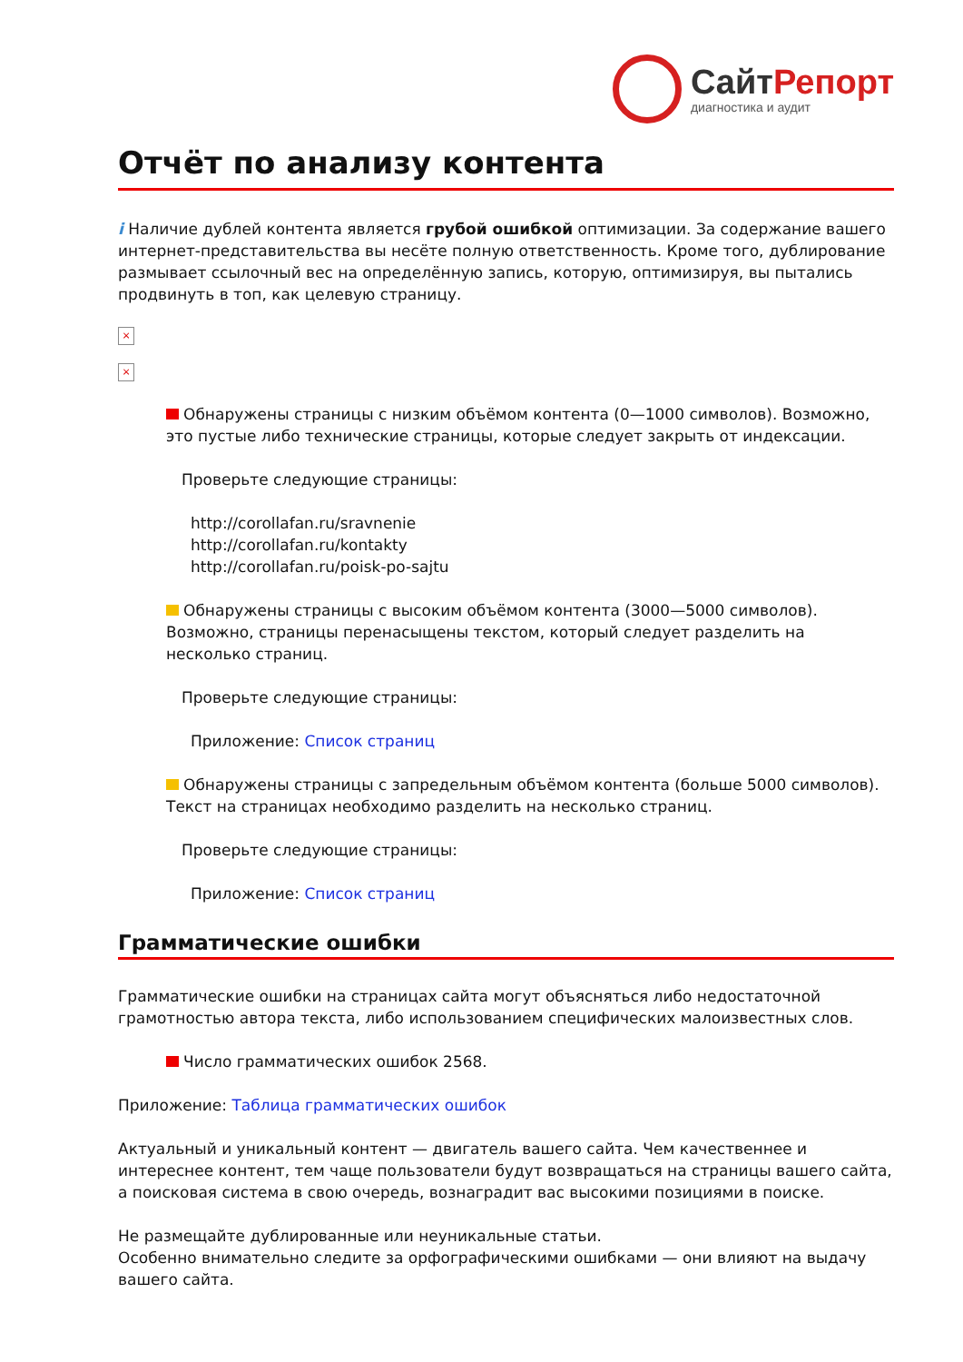СайтРепорт
диагностика и аудит
Отчёт по анализу контента
i Наличие дублей контента является грубой ошибкой оптимизации. За содержание вашего интернет-представительства вы несёте полную ответственность. Кроме того, дублирование размывает ссылочный вес на определённую запись, которую, оптимизируя, вы пытались продвинуть в топ, как целевую страницу.
×
×
Обнаружены страницы с низким объёмом контента (0—1000 символов). Возможно, это пустые либо технические страницы, которые следует закрыть от индексации.
Проверьте следующие страницы:
http://corollafan.ru/sravnenie
http://corollafan.ru/kontakty
http://corollafan.ru/poisk-po-sajtu
Обнаружены страницы с высоким объёмом контента (3000—5000 символов). Возможно, страницы перенасыщены текстом, который следует разделить на несколько страниц.
Проверьте следующие страницы:
Приложение: Список страниц
Обнаружены страницы с запредельным объёмом контента (больше 5000 символов). Текст на страницах необходимо разделить на несколько страниц.
Проверьте следующие страницы:
Приложение: Список страниц
Грамматические ошибки
Грамматические ошибки на страницах сайта могут объясняться либо недостаточной грамотностью автора текста, либо использованием специфических малоизвестных слов.
Число грамматических ошибок 2568.
Приложение: Таблица грамматических ошибок
Актуальный и уникальный контент — двигатель вашего сайта. Чем качественнее и интереснее контент, тем чаще пользователи будут возвращаться на страницы вашего сайта, а поисковая система в свою очередь, вознаградит вас высокими позициями в поиске.
Не размещайте дублированные или неуникальные статьи.
Особенно внимательно следите за орфографическими ошибками — они влияют на выдачу вашего сайта.